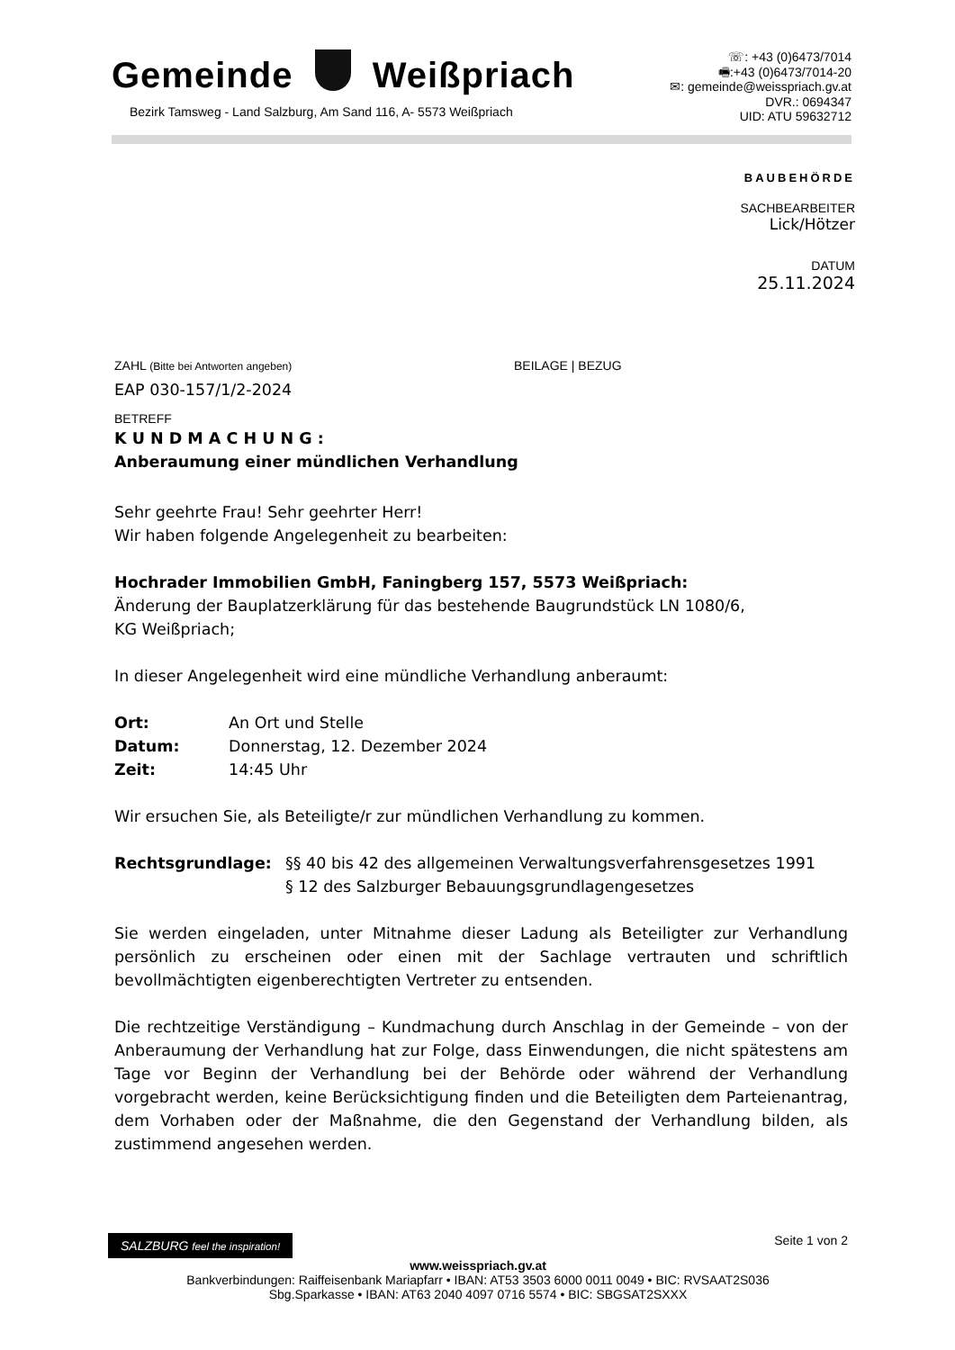Gemeinde Weißpriach
Bezirk Tamsweg - Land Salzburg, Am Sand 116, A- 5573 Weißpriach
☏: +43 (0)6473/7014
🖷:+43 (0)6473/7014-20
✉: gemeinde@weisspriach.gv.at
DVR.: 0694347
UID: ATU 59632712
BAUBEHÖRDE
SACHBEARBEITER
Lick/Hötzer
DATUM
25.11.2024
ZAHL (Bitte bei Antworten angeben)
BEILAGE | BEZUG
EAP 030-157/1/2-2024
BETREFF
K U N D M A C H U N G :
Anberaumung einer mündlichen Verhandlung
Sehr geehrte Frau! Sehr geehrter Herr!
Wir haben folgende Angelegenheit zu bearbeiten:
Hochrader Immobilien GmbH, Faningberg 157, 5573 Weißpriach:
Änderung der Bauplatzerklärung für das bestehende Baugrundstück LN 1080/6,
KG Weißpriach;
In dieser Angelegenheit wird eine mündliche Verhandlung anberaumt:
Ort: An Ort und Stelle
Datum: Donnerstag, 12. Dezember 2024
Zeit: 14:45 Uhr
Wir ersuchen Sie, als Beteiligte/r zur mündlichen Verhandlung zu kommen.
Rechtsgrundlage: §§ 40 bis 42 des allgemeinen Verwaltungsverfahrensgesetzes 1991
§ 12 des Salzburger Bebauungsgrundlagengesetzes
Sie werden eingeladen, unter Mitnahme dieser Ladung als Beteiligter zur Verhandlung persönlich zu erscheinen oder einen mit der Sachlage vertrauten und schriftlich bevollmächtigten eigenberechtigten Vertreter zu entsenden.
Die rechtzeitige Verständigung – Kundmachung durch Anschlag in der Gemeinde – von der Anberaumung der Verhandlung hat zur Folge, dass Einwendungen, die nicht spätestens am Tage vor Beginn der Verhandlung bei der Behörde oder während der Verhandlung vorgebracht werden, keine Berücksichtigung finden und die Beteiligten dem Parteienantrag, dem Vorhaben oder der Maßnahme, die den Gegenstand der Verhandlung bilden, als zustimmend angesehen werden.
SALZBURG feel the inspiration! Seite 1 von 2
www.weisspriach.gv.at
Bankverbindungen: Raiffeisenbank Mariapfarr • IBAN: AT53 3503 6000 0011 0049 • BIC: RVSAAT2S036
Sbg.Sparkasse • IBAN: AT63 2040 4097 0716 5574 • BIC: SBGSAT2SXXX